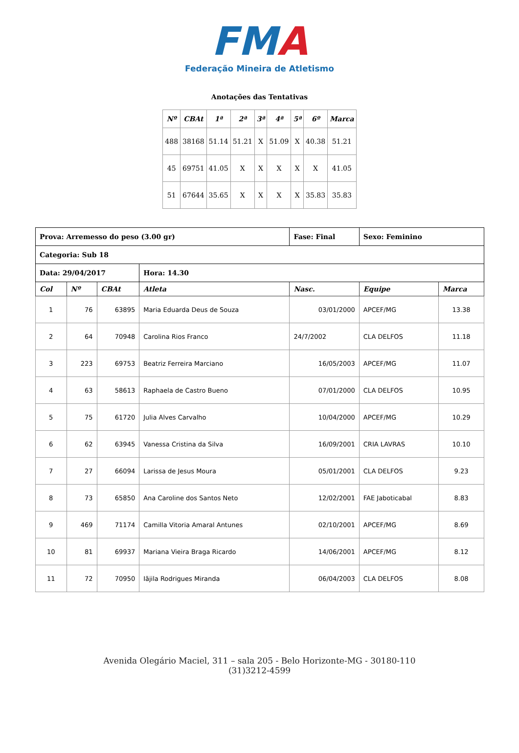FMA
Federação Mineira de Atletismo
Anotações das Tentativas
| Nº | CBAt | 1ª | 2ª | 3ª | 4ª | 5ª | 6º | Marca |
| --- | --- | --- | --- | --- | --- | --- | --- | --- |
| 488 | 38168 | 51.14 | 51.21 | X | 51.09 | X | 40.38 | 51.21 |
| 45 | 69751 | 41.05 | X | X | X | X | X | 41.05 |
| 51 | 67644 | 35.65 | X | X | X | X | 35.83 | 35.83 |
| Prova: Arremesso do peso (3.00 gr) | | | | Fase: Final | Sexo: Feminino | |
| Categoria: Sub 18 | | | | | | |
| Data: 29/04/2017 | | | Hora: 14.30 | | | |
| Col | Nº | CBAt | Atleta | Nasc. | Equipe | Marca |
| 1 | 76 | 63895 | Maria Eduarda Deus de Souza | 03/01/2000 | APCEF/MG | 13.38 |
| 2 | 64 | 70948 | Carolina Rios Franco | 24/7/2002 | CLA DELFOS | 11.18 |
| 3 | 223 | 69753 | Beatriz Ferreira Marciano | 16/05/2003 | APCEF/MG | 11.07 |
| 4 | 63 | 58613 | Raphaela de Castro Bueno | 07/01/2000 | CLA DELFOS | 10.95 |
| 5 | 75 | 61720 | Julia Alves Carvalho | 10/04/2000 | APCEF/MG | 10.29 |
| 6 | 62 | 63945 | Vanessa Cristina da Silva | 16/09/2001 | CRIA LAVRAS | 10.10 |
| 7 | 27 | 66094 | Larissa de Jesus Moura | 05/01/2001 | CLA DELFOS | 9.23 |
| 8 | 73 | 65850 | Ana Caroline dos Santos Neto | 12/02/2001 | FAE Jaboticabal | 8.83 |
| 9 | 469 | 71174 | Camilla Vitoria Amaral Antunes | 02/10/2001 | APCEF/MG | 8.69 |
| 10 | 81 | 69937 | Mariana Vieira Braga Ricardo | 14/06/2001 | APCEF/MG | 8.12 |
| 11 | 72 | 70950 | Iãjila Rodrigues Miranda | 06/04/2003 | CLA DELFOS | 8.08 |
Avenida Olegário Maciel, 311 – sala 205 - Belo Horizonte-MG - 30180-110
(31)3212-4599